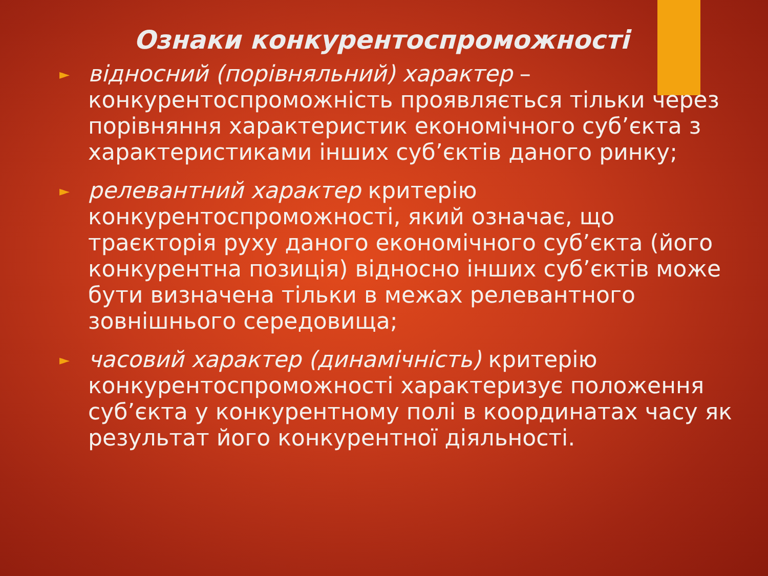Ознаки конкурентоспроможності
► відносний (порівняльний) характер – конкурентоспроможність проявляється тільки через порівняння характеристик економічного суб’єкта з характеристиками інших суб’єктів даного ринку;
► релевантний характер критерію конкурентоспроможності, який означає, що траєкторія руху даного економічного суб’єкта (його конкурентна позиція) відносно інших суб’єктів може бути визначена тільки в межах релевантного зовнішнього середовища;
► часовий характер (динамічність) критерію конкурентоспроможності характеризує положення суб’єкта у конкурентному полі в координатах часу як результат його конкурентної діяльності.